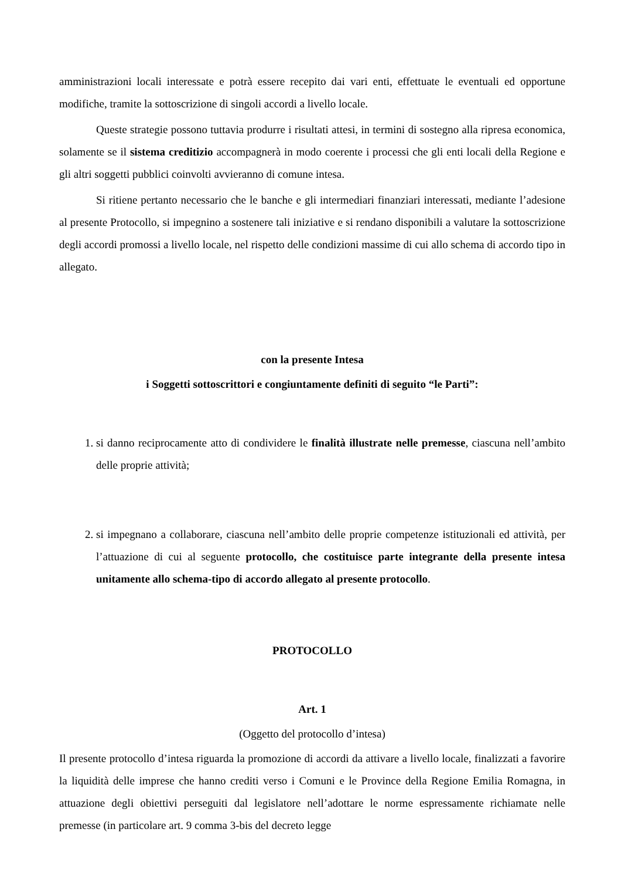amministrazioni locali interessate e potrà essere recepito dai vari enti, effettuate le eventuali ed opportune modifiche, tramite la sottoscrizione di singoli accordi a livello locale.
Queste strategie possono tuttavia produrre i risultati attesi, in termini di sostegno alla ripresa economica, solamente se il sistema creditizio accompagnerà in modo coerente i processi che gli enti locali della Regione e gli altri soggetti pubblici coinvolti avvieranno di comune intesa.
Si ritiene pertanto necessario che le banche e gli intermediari finanziari interessati, mediante l’adesione al presente Protocollo, si impegnino a sostenere tali iniziative e si rendano disponibili a valutare la sottoscrizione degli accordi promossi a livello locale, nel rispetto delle condizioni massime di cui allo schema di accordo tipo in allegato.
con la presente Intesa
i Soggetti sottoscrittori e congiuntamente definiti di seguito “le Parti”:
1. si danno reciprocamente atto di condividere le finalità illustrate nelle premesse, ciascuna nell’ambito delle proprie attività;
2. si impegnano a collaborare, ciascuna nell’ambito delle proprie competenze istituzionali ed attività, per l’attuazione di cui al seguente protocollo, che costituisce parte integrante della presente intesa unitamente allo schema-tipo di accordo allegato al presente protocollo.
PROTOCOLLO
Art. 1
(Oggetto del protocollo d’intesa)
Il presente protocollo d’intesa riguarda la promozione di accordi da attivare a livello locale, finalizzati a favorire la liquidità delle imprese che hanno crediti verso i Comuni e le Province della Regione Emilia Romagna, in attuazione degli obiettivi perseguiti dal legislatore nell’adottare le norme espressamente richiamate nelle premesse (in particolare art. 9 comma 3-bis del decreto legge